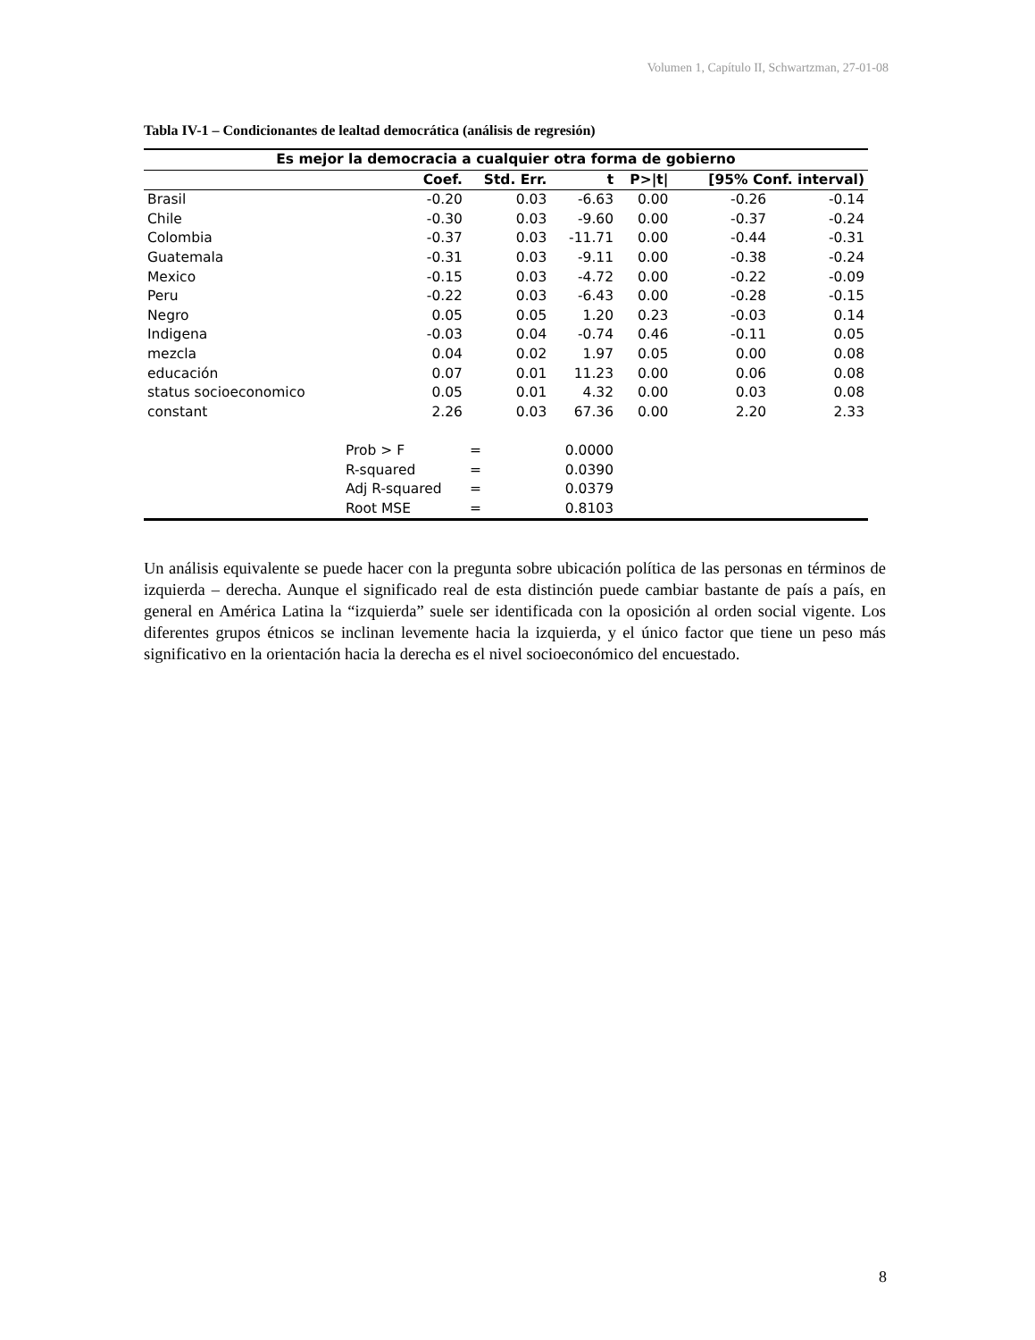Volumen 1, Capítulo II, Schwartzman, 27-01-08
Tabla IV-1 – Condicionantes de lealtad democrática (análisis de regresión)
| Es mejor la democracia a cualquier otra forma de gobierno | | | | | | |
| --- | --- | --- | --- | --- | --- | --- |
| | Coef. | Std. Err. | t | P>/t/ | [95% Conf. interval) | |
| Brasil | -0.20 | 0.03 | -6.63 | 0.00 | -0.26 | -0.14 |
| Chile | -0.30 | 0.03 | -9.60 | 0.00 | -0.37 | -0.24 |
| Colombia | -0.37 | 0.03 | -11.71 | 0.00 | -0.44 | -0.31 |
| Guatemala | -0.31 | 0.03 | -9.11 | 0.00 | -0.38 | -0.24 |
| Mexico | -0.15 | 0.03 | -4.72 | 0.00 | -0.22 | -0.09 |
| Peru | -0.22 | 0.03 | -6.43 | 0.00 | -0.28 | -0.15 |
| Negro | 0.05 | 0.05 | 1.20 | 0.23 | -0.03 | 0.14 |
| Indigena | -0.03 | 0.04 | -0.74 | 0.46 | -0.11 | 0.05 |
| mezcla | 0.04 | 0.02 | 1.97 | 0.05 | 0.00 | 0.08 |
| educación | 0.07 | 0.01 | 11.23 | 0.00 | 0.06 | 0.08 |
| status socioeconomico | 0.05 | 0.01 | 4.32 | 0.00 | 0.03 | 0.08 |
| constant | 2.26 | 0.03 | 67.36 | 0.00 | 2.20 | 2.33 |
| | Prob > F | = | 0.0000 | | | |
| | R-squared | = | 0.0390 | | | |
| | Adj R-squared | = | 0.0379 | | | |
| | Root MSE | = | 0.8103 | | | |
Un análisis equivalente se puede hacer con la pregunta sobre ubicación política de las personas en términos de izquierda – derecha. Aunque el significado real de esta distinción puede cambiar bastante de país a país, en general en América Latina la “izquierda” suele ser identificada con la oposición al orden social vigente. Los diferentes grupos étnicos se inclinan levemente hacia la izquierda, y el único factor que tiene un peso más significativo en la orientación hacia la derecha es el nivel socioeconómico del encuestado.
8